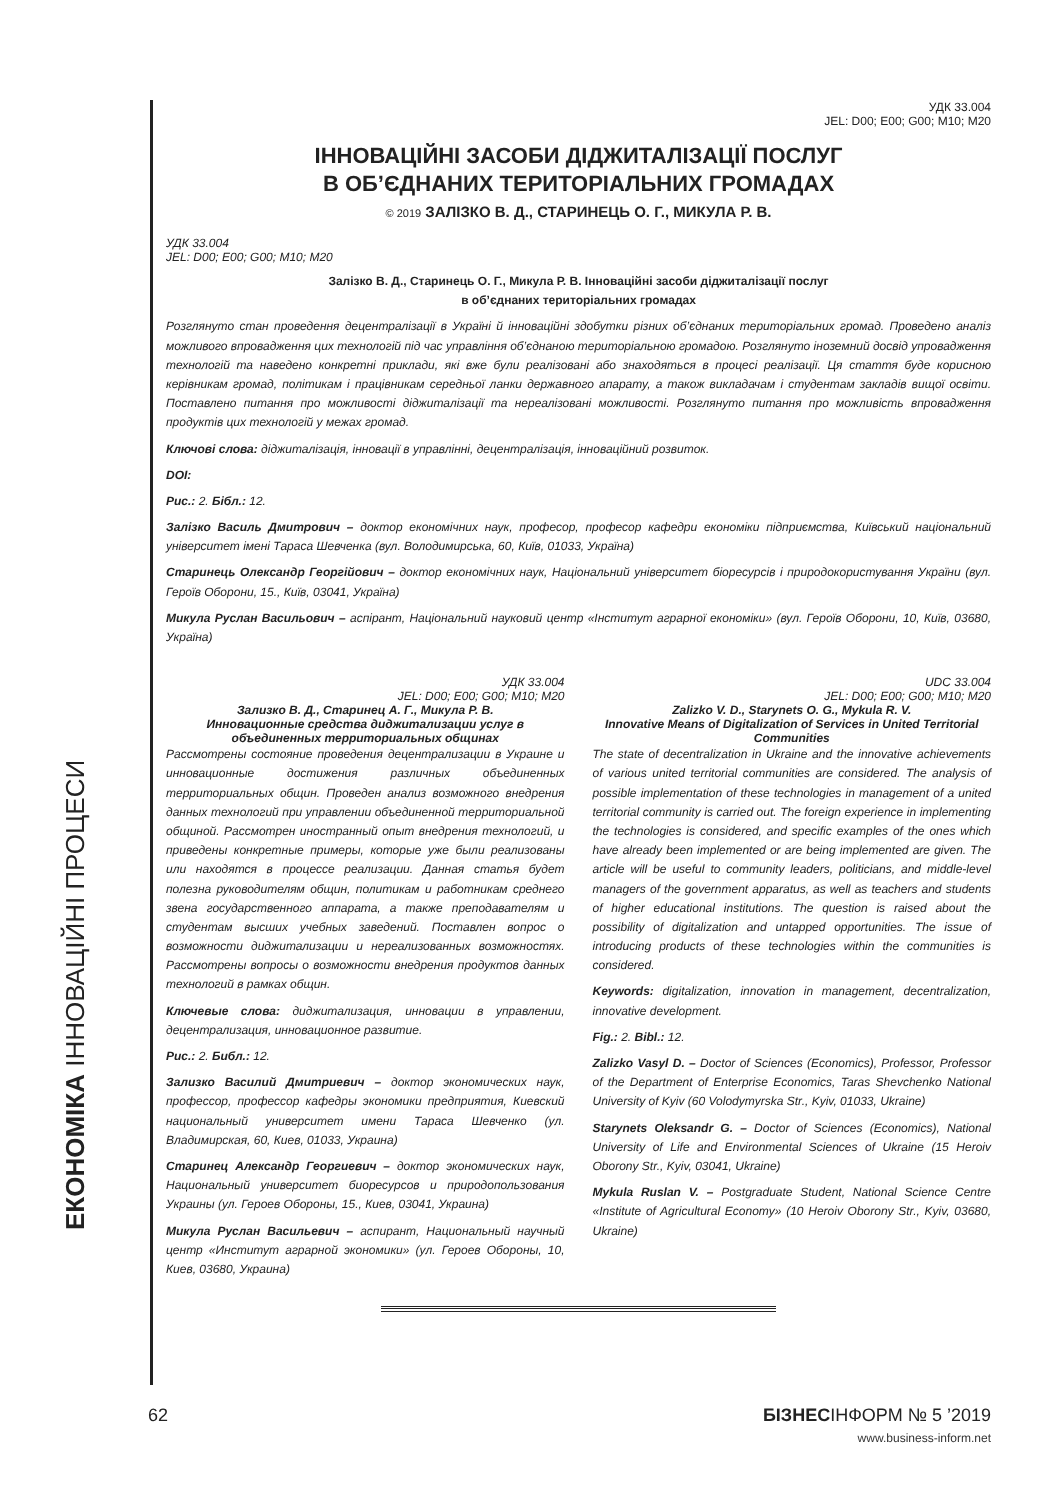ЕКОНОМІКА ІННОВАЦІЙНІ ПРОЦЕСИ
УДК 33.004
JEL: D00; E00; G00; M10; M20
ІННОВАЦІЙНІ ЗАСОБИ ДІДЖИТАЛІЗАЦІЇ ПОСЛУГ
В ОБ’ЄДНАНИХ ТЕРИТОРІАЛЬНИХ ГРОМАДАХ
© 2019 ЗАЛІЗКО В. Д., СТАРИНЕЦЬ О. Г., МИКУЛА Р. В.
УДК 33.004
JEL: D00; E00; G00; M10; M20
Залізко В. Д., Старинець О. Г., Микула Р. В. Інноваційні засоби діджиталізації послуг
в об’єднаних територіальних громадах
Розглянуто стан проведення децентралізації в Україні й інноваційні здобутки різних об’єднаних територіальних громад. Проведено аналіз можливого впровадження цих технологій під час управління об’єднаною територіальною громадою. Розглянуто іноземний досвід упровадження технологій та наведено конкретні приклади, які вже були реалізовані або знаходяться в процесі реалізації. Ця стаття буде корисною керівникам громад, політикам і працівникам середньої ланки державного апарату, а також викладачам і студентам закладів вищої освіти. Поставлено питання про можливості діджиталізації та нереалізовані можливості. Розглянуто питання про можливість впровадження продуктів цих технологій у межах громад.
Ключові слова: діджиталізація, інновації в управлінні, децентралізація, інноваційний розвиток.
DOI:
Рис.: 2. Бібл.: 12.
Залізко Василь Дмитрович – доктор економічних наук, професор, професор кафедри економіки підприємства, Київський національний університет імені Тараса Шевченка (вул. Володимирська, 60, Київ, 01033, Україна)
Старинець Олександр Георгійович – доктор економічних наук, Національний університет біоресурсів і природокористування України (вул. Героїв Оборони, 15., Київ, 03041, Україна)
Микула Руслан Васильович – аспірант, Національний науковий центр «Інститут аграрної економіки» (вул. Героїв Оборони, 10, Київ, 03680, Україна)
УДК 33.004
JEL: D00; E00; G00; M10; M20
Зализко В. Д., Старинец А. Г., Микула Р. В.
Инновационные средства диджитализации услуг в объединенных территориальных общинах
Рассмотрены состояние проведения децентрализации в Украине и инновационные достижения различных объединенных территориальных общин. Проведен анализ возможного внедрения данных технологий при управлении объединенной территориальной общиной. Рассмотрен иностранный опыт внедрения технологий, и приведены конкретные примеры, которые уже были реализованы или находятся в процессе реализации. Данная статья будет полезна руководителям общин, политикам и работникам среднего звена государственного аппарата, а также преподавателям и студентам высших учебных заведений. Поставлен вопрос о возможности диджитализации и нереализованных возможностях. Рассмотрены вопросы о возможности внедрения продуктов данных технологий в рамках общин.
Ключевые слова: диджитализация, инновации в управлении, децентрализация, инновационное развитие.
Рис.: 2. Библ.: 12.
Зализко Василий Дмитриевич – доктор экономических наук, профессор, профессор кафедры экономики предприятия, Киевский национальный университет имени Тараса Шевченко (ул. Владимирская, 60, Киев, 01033, Украина)
Старинец Александр Георгиевич – доктор экономических наук, Национальный университет биоресурсов и природопользования Украины (ул. Героев Обороны, 15., Киев, 03041, Украина)
Микула Руслан Васильевич – аспирант, Национальный научный центр «Институт аграрной экономики» (ул. Героев Обороны, 10, Киев, 03680, Украина)
UDC 33.004
JEL: D00; E00; G00; M10; M20
Zalizko V. D., Starynets O. G., Mykula R. V.
Innovative Means of Digitalization of Services in United Territorial Communities
The state of decentralization in Ukraine and the innovative achievements of various united territorial communities are considered. The analysis of possible implementation of these technologies in management of a united territorial community is carried out. The foreign experience in implementing the technologies is considered, and specific examples of the ones which have already been implemented or are being implemented are given. The article will be useful to community leaders, politicians, and middle-level managers of the government apparatus, as well as teachers and students of higher educational institutions. The question is raised about the possibility of digitalization and untapped opportunities. The issue of introducing products of these technologies within the communities is considered.
Keywords: digitalization, innovation in management, decentralization, innovative development.
Fig.: 2. Bibl.: 12.
Zalizko Vasyl D. – Doctor of Sciences (Economics), Professor, Professor of the Department of Enterprise Economics, Taras Shevchenko National University of Kyiv (60 Volodymyrska Str., Kyiv, 01033, Ukraine)
Starynets Oleksandr G. – Doctor of Sciences (Economics), National University of Life and Environmental Sciences of Ukraine (15 Heroiv Oborony Str., Kyiv, 03041, Ukraine)
Mykula Ruslan V. – Postgraduate Student, National Science Centre «Institute of Agricultural Economy» (10 Heroiv Oborony Str., Kyiv, 03680, Ukraine)
62 БІЗНЕСІНФОРМ № 5 ’2019
www.business-inform.net